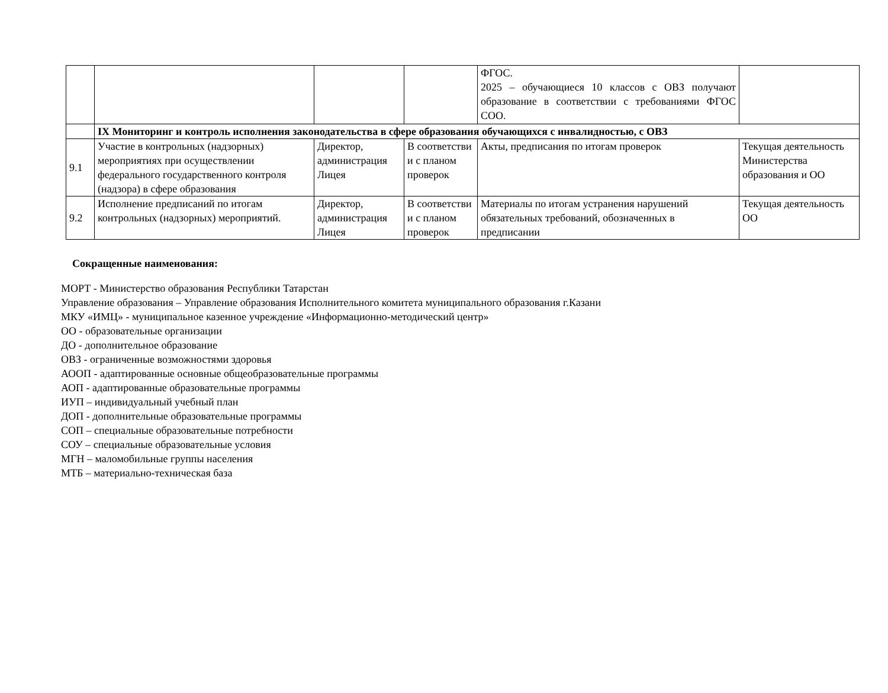| | | | | ФГОС. 2025 – обучающиеся 10 классов с ОВЗ получают образование в соответствии с требованиями ФГОС СОО. | |
| | IX Мониторинг и контроль исполнения законодательства в сфере образования обучающихся с инвалидностью, с ОВЗ | | | | |
| 9.1 | Участие в контрольных (надзорных) мероприятиях при осуществлении федерального государственного контроля (надзора) в сфере образования | Директор, администрация Лицея | В соответстви и с планом проверок | Акты, предписания по итогам проверок | Текущая деятельность Министерства образования и ОО |
| 9.2 | Исполнение предписаний по итогам контрольных (надзорных) мероприятий. | Директор, администрация Лицея | В соответстви и с планом проверок | Материалы по итогам устранения нарушений обязательных требований, обозначенных в предписании | Текущая деятельность ОО |
Сокращенные наименования:
МОРТ - Министерство образования Республики Татарстан
Управление образования – Управление образования Исполнительного комитета муниципального образования г.Казани
МКУ «ИМЦ» - муниципальное казенное учреждение «Информационно-методический центр»
ОО - образовательные организации
ДО - дополнительное образование
ОВЗ - ограниченные возможностями здоровья
АООП - адаптированные основные общеобразовательные программы
АОП - адаптированные образовательные программы
ИУП – индивидуальный учебный план
ДОП - дополнительные образовательные программы
СОП – специальные образовательные потребности
СОУ – специальные образовательные условия
МГН – маломобильные группы населения
МТБ – материально-техническая база